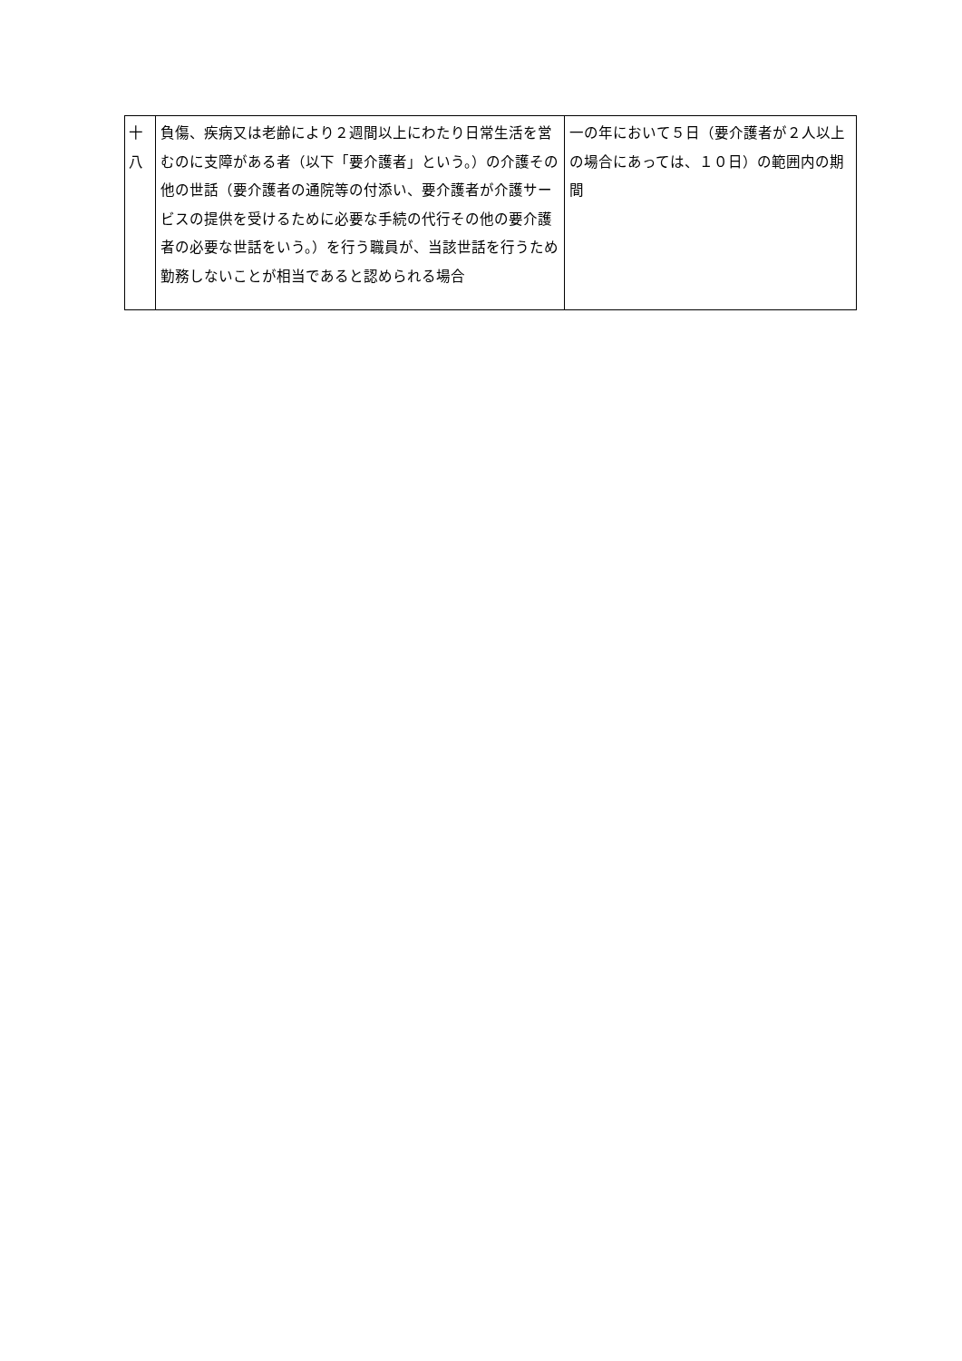| 十 八 | 負傷、疾病又は老齢により２週間以上にわたり日常生活を営むのに支障がある者（以下「要介護者」という。）の介護その他の世話（要介護者の通院等の付添い、要介護者が介護サービスの提供を受けるために必要な手続の代行その他の要介護者の必要な世話をいう。）を行う職員が、当該世話を行うため勤務しないことが相当であると認められる場合 | 一の年において５日（要介護者が２人以上の場合にあっては、１０日）の範囲内の期間 |